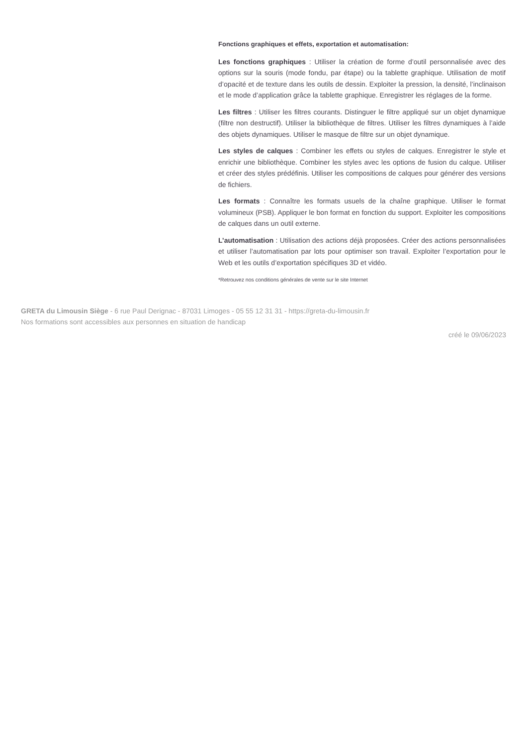Fonctions graphiques et effets, exportation et automatisation:
Les fonctions graphiques : Utiliser la création de forme d’outil personnalisée avec des options sur la souris (mode fondu, par étape) ou la tablette graphique. Utilisation de motif d’opacité et de texture dans les outils de dessin. Exploiter la pression, la densité, l’inclinaison et le mode d’application grâce la tablette graphique. Enregistrer les réglages de la forme.
Les filtres : Utiliser les filtres courants. Distinguer le filtre appliqué sur un objet dynamique (filtre non destructif). Utiliser la bibliothèque de filtres. Utiliser les filtres dynamiques à l’aide des objets dynamiques. Utiliser le masque de filtre sur un objet dynamique.
Les styles de calques : Combiner les effets ou styles de calques. Enregistrer le style et enrichir une bibliothèque. Combiner les styles avec les options de fusion du calque. Utiliser et créer des styles prédéfinis. Utiliser les compositions de calques pour générer des versions de fichiers.
Les formats : Connaître les formats usuels de la chaîne graphique. Utiliser le format volumineux (PSB). Appliquer le bon format en fonction du support. Exploiter les compositions de calques dans un outil externe.
L’automatisation : Utilisation des actions déjà proposées. Créer des actions personnalisées et utiliser l’automatisation par lots pour optimiser son travail. Exploiter l’exportation pour le Web et les outils d’exportation spécifiques 3D et vidéo.
*Retrouvez nos conditions générales de vente sur le site Internet
GRETA du Limousin Siège - 6 rue Paul Derignac - 87031 Limoges - 05 55 12 31 31 - https://greta-du-limousin.fr
Nos formations sont accessibles aux personnes en situation de handicap
créé le 09/06/2023